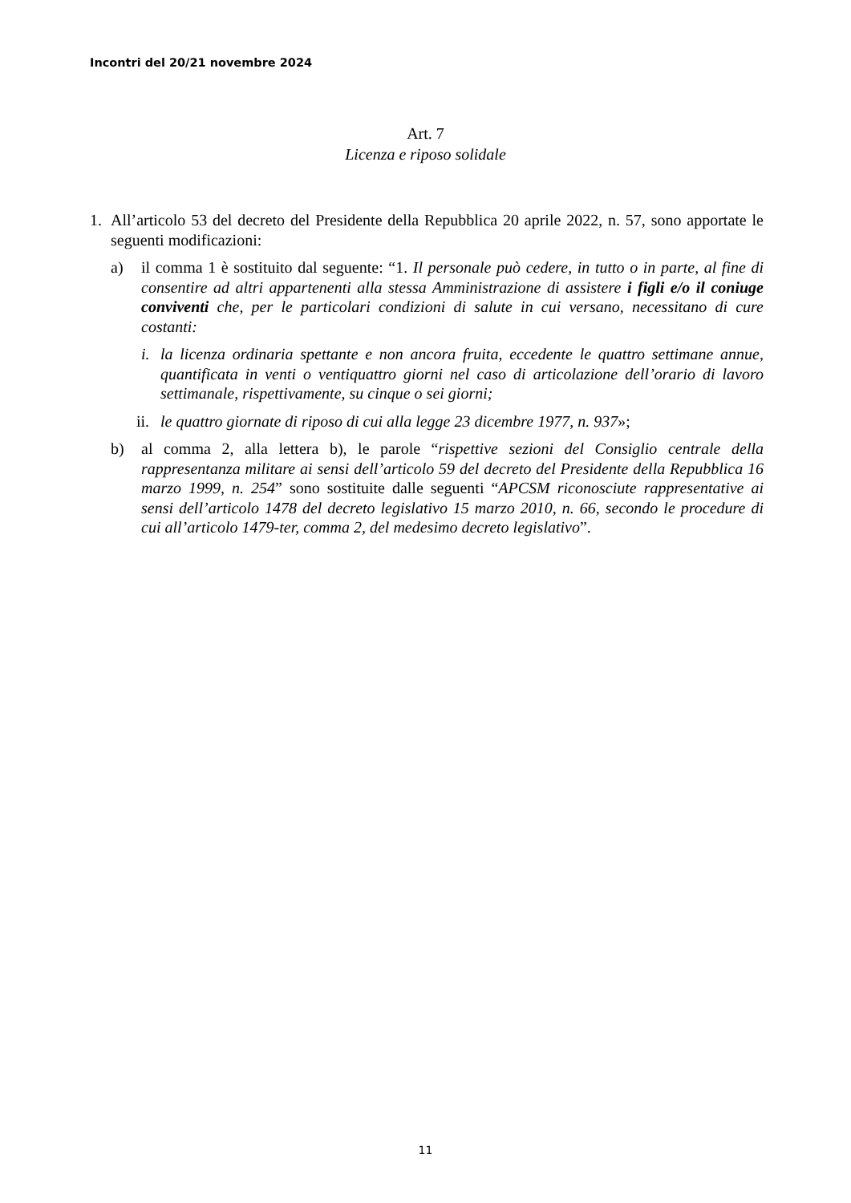Incontri del 20/21 novembre 2024
Art. 7
Licenza e riposo solidale
1. All’articolo 53 del decreto del Presidente della Repubblica 20 aprile 2022, n. 57, sono apportate le seguenti modificazioni:
a) il comma 1 è sostituito dal seguente: “1. Il personale può cedere, in tutto o in parte, al fine di consentire ad altri appartenenti alla stessa Amministrazione di assistere i figli e/o il coniuge conviventi che, per le particolari condizioni di salute in cui versano, necessitano di cure costanti:
i. la licenza ordinaria spettante e non ancora fruita, eccedente le quattro settimane annue, quantificata in venti o ventiquattro giorni nel caso di articolazione dell’orario di lavoro settimanale, rispettivamente, su cinque o sei giorni;
ii. le quattro giornate di riposo di cui alla legge 23 dicembre 1977, n. 937»;
b) al comma 2, alla lettera b), le parole “rispettive sezioni del Consiglio centrale della rappresentanza militare ai sensi dell’articolo 59 del decreto del Presidente della Repubblica 16 marzo 1999, n. 254” sono sostituite dalle seguenti “APCSM riconosciute rappresentative ai sensi dell’articolo 1478 del decreto legislativo 15 marzo 2010, n. 66, secondo le procedure di cui all’articolo 1479-ter, comma 2, del medesimo decreto legislativo”.
11